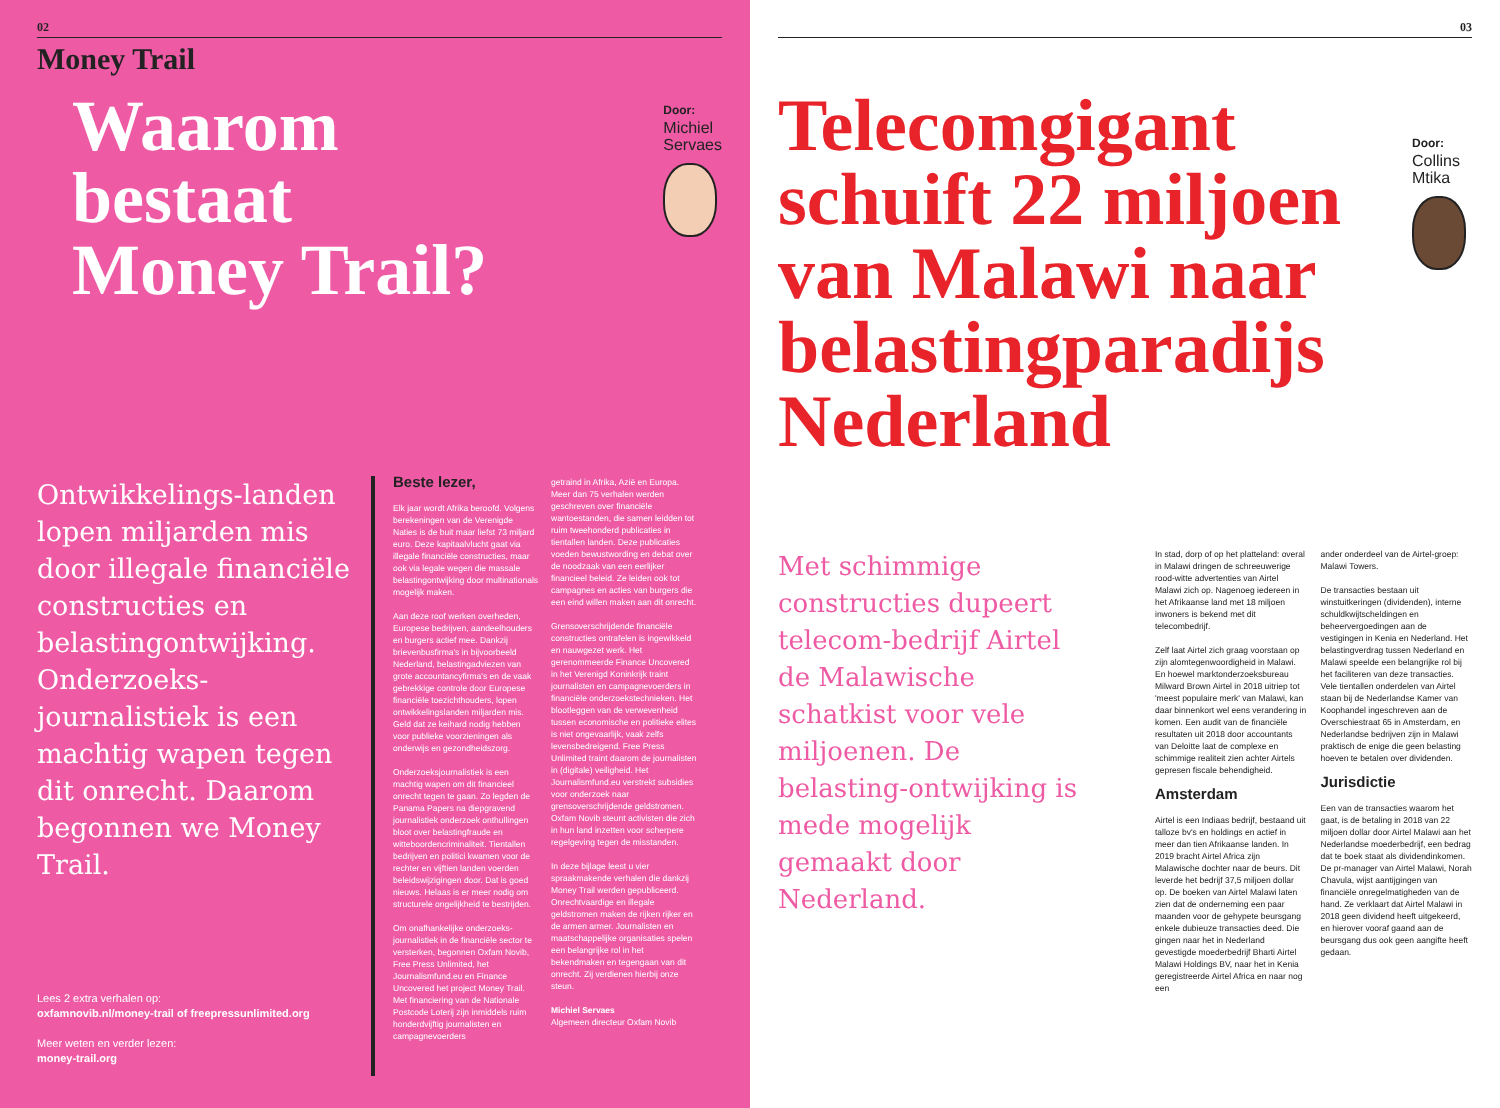02
Money Trail
Waarom
bestaat
Money Trail?
Door:
Michiel
Servaes
Ontwikkelings-landen lopen miljarden mis door illegale financiële constructies en belastingontwijking. Onderzoeks-journalistiek is een machtig wapen tegen dit onrecht. Daarom begonnen we Money Trail.
Lees 2 extra verhalen op:
oxfamnovib.nl/money-trail of freepressunlimited.org
Meer weten en verder lezen:
money-trail.org
Beste lezer,
Elk jaar wordt Afrika beroofd. Volgens berekeningen van de Verenigde Naties is de buit maar liefst 73 miljard euro. Deze kapitaalvlucht gaat via illegale financiële constructies, maar ook via legale wegen die massale belastingontwijking door multinationals mogelijk maken.
Aan deze roof werken overheden, Europese bedrijven, aandeelhouders en burgers actief mee. Dankzij brievenbusfirma's in bijvoorbeeld Nederland, belastingadviezen van grote accountancyfirma's en de vaak gebrekkige controle door Europese financiële toezichthouders, lopen ontwikkelingslanden miljarden mis. Geld dat ze keihard nodig hebben voor publieke voorzieningen als onderwijs en gezondheidszorg.
Onderzoeksjournalistiek is een machtig wapen om dit financieel onrecht tegen te gaan. Zo legden de Panama Papers na diepgravend journalistiek onderzoek onthullingen bloot over belastingfraude en witteboordencriminaliteit. Tientallen bedrijven en politici kwamen voor de rechter en vijftien landen voerden beleidswijzigingen door. Dat is goed nieuws. Helaas is er meer nodig om structurele ongelijkheid te bestrijden.
Om onafhankelijke onderzoeks-journalistiek in de financiële sector te versterken, begonnen Oxfam Novib, Free Press Unlimited, het Journalismfund.eu en Finance Uncovered het project Money Trail. Met financiering van de Nationale Postcode Loterij zijn inmiddels ruim honderdvijftig journalisten en campagnevoerders
getraind in Afrika, Azië en Europa. Meer dan 75 verhalen werden geschreven over financiële wantoestanden, die samen leidden tot ruim tweehonderd publicaties in tientallen landen. Deze publicaties voeden bewustwording en debat over de noodzaak van een eerlijker financieel beleid. Ze leiden ook tot campagnes en acties van burgers die een eind willen maken aan dit onrecht.
Grensoverschrijdende financiële constructies ontrafelen is ingewikkeld en nauwgezet werk. Het gerenommeerde Finance Uncovered in het Verenigd Koninkrijk traint journalisten en campagnevoerders in financiële onderzoekstechnieken. Het blootleggen van de verwevenheid tussen economische en politieke elites is niet ongevaarlijk, vaak zelfs levensbedreigend. Free Press Unlimited traint daarom de journalisten in (digitale) veiligheid. Het Journalismfund.eu verstrekt subsidies voor onderzoek naar grensoverschrijdende geldstromen. Oxfam Novib steunt activisten die zich in hun land inzetten voor scherpere regelgeving tegen de misstanden.
In deze bijlage leest u vier spraakmakende verhalen die dankzij Money Trail werden gepubliceerd. Onrechtvaardige en illegale geldstromen maken de rijken rijker en de armen armer. Journalisten en maatschappelijke organisaties spelen een belangrijke rol in het bekendmaken en tegengaan van dit onrecht. Zij verdienen hierbij onze steun.
Michiel Servaes
Algemeen directeur Oxfam Novib
03
Telecomgigant schuift 22 miljoen van Malawi naar belastingparadijs Nederland
Door:
Collins
Mtika
Met schimmige constructies dupeert telecom-bedrijf Airtel de Malawische schatkist voor vele miljoenen. De belasting-ontwijking is mede mogelijk gemaakt door Nederland.
In stad, dorp of op het platteland: overal in Malawi dringen de schreeuwerige rood-witte advertenties van Airtel Malawi zich op. Nagenoeg iedereen in het Afrikaanse land met 18 miljoen inwoners is bekend met dit telecombedrijf.
Zelf laat Airtel zich graag voorstaan op zijn alomtegenwoordigheid in Malawi. En hoewel marktonderzoeksbureau Milward Brown Airtel in 2018 uitriep tot 'meest populaire merk' van Malawi, kan daar binnenkort wel eens verandering in komen. Een audit van de financiële resultaten uit 2018 door accountants van Deloitte laat de complexe en schimmige realiteit zien achter Airtels gepresen fiscale behendigheid.
Amsterdam
Airtel is een Indiaas bedrijf, bestaand uit talloze bv's en holdings en actief in meer dan tien Afrikaanse landen. In 2019 bracht Airtel Africa zijn Malawische dochter naar de beurs. Dit leverde het bedrijf 37,5 miljoen dollar op. De boeken van Airtel Malawi laten zien dat de onderneming een paar maanden voor de gehypete beursgang enkele dubieuze transacties deed. Die gingen naar het in Nederland gevestigde moederbedrijf Bharti Airtel Malawi Holdings BV, naar het in Kenia geregistreerde Airtel Africa en naar nog een
ander onderdeel van de Airtel-groep: Malawi Towers.
De transacties bestaan uit winstuitkeringen (dividenden), interne schuldkwijtscheldingen en beheervergoedingen aan de vestigingen in Kenia en Nederland. Het belastingverdrag tussen Nederland en Malawi speelde een belangrijke rol bij het faciliteren van deze transacties. Vele tientallen onderdelen van Airtel staan bij de Nederlandse Kamer van Koophandel ingeschreven aan de Overschiestraat 65 in Amsterdam, en Nederlandse bedrijven zijn in Malawi praktisch de enige die geen belasting hoeven te betalen over dividenden.
Jurisdictie
Een van de transacties waarom het gaat, is de betaling in 2018 van 22 miljoen dollar door Airtel Malawi aan het Nederlandse moederbedrijf, een bedrag dat te boek staat als dividendinkomen. De pr-manager van Airtel Malawi, Norah Chavula, wijst aantijgingen van financiële onregelmatigheden van de hand. Ze verklaart dat Airtel Malawi in 2018 geen dividend heeft uitgekeerd, en hierover vooraf gaand aan de beursgang dus ook geen aangifte heeft gedaan.